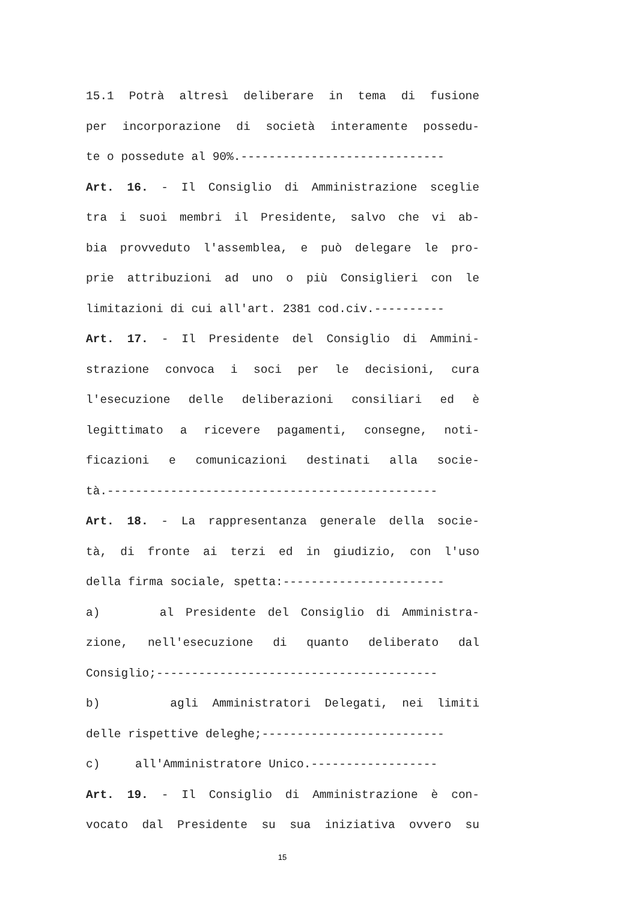15.1 Potrà altresì deliberare in tema di fusione
per incorporazione di società interamente possedu-
te o possedute al 90%.-----------------------------
Art. 16. - Il Consiglio di Amministrazione sceglie
tra i suoi membri il Presidente, salvo che vi ab-
bia provveduto l'assemblea, e può delegare le pro-
prie attribuzioni ad uno o più Consiglieri con le
limitazioni di cui all'art. 2381 cod.civ.----------
Art. 17. - Il Presidente del Consiglio di Ammini-
strazione convoca i soci per le decisioni, cura
l'esecuzione delle deliberazioni consiliari ed è
legittimato a ricevere pagamenti, consegne, noti-
ficazioni e comunicazioni destinati alla socie-
tà.-----------------------------------------------
Art. 18. - La rappresentanza generale della socie-
tà, di fronte ai terzi ed in giudizio, con l'uso
della firma sociale, spetta:-----------------------
a) al Presidente del Consiglio di Amministra-
zione, nell'esecuzione di quanto deliberato dal
Consiglio;----------------------------------------
b) agli Amministratori Delegati, nei limiti
delle rispettive deleghe;--------------------------
c) all'Amministratore Unico.------------------
Art. 19. - Il Consiglio di Amministrazione è con-
vocato dal Presidente su sua iniziativa ovvero su
15